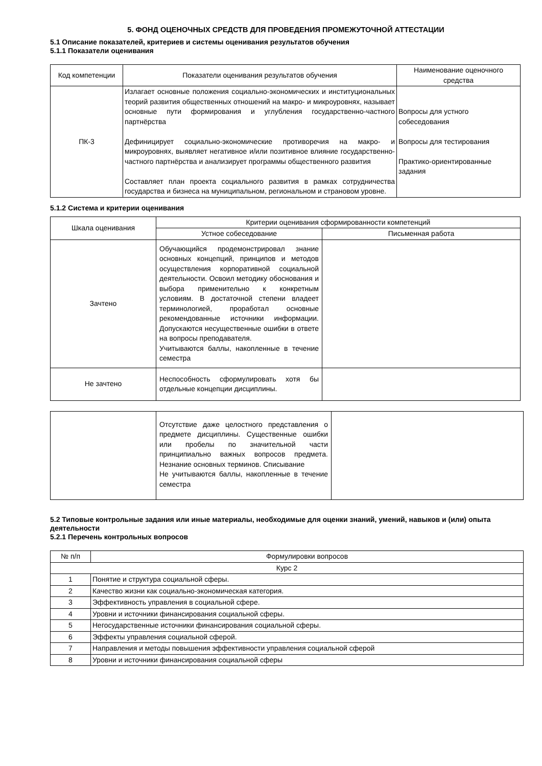5. ФОНД ОЦЕНОЧНЫХ СРЕДСТВ ДЛЯ ПРОВЕДЕНИЯ ПРОМЕЖУТОЧНОЙ АТТЕСТАЦИИ
5.1 Описание показателей, критериев и системы оценивания результатов обучения
5.1.1 Показатели оценивания
| Код компетенции | Показатели оценивания результатов обучения | Наименование оценочного средства |
| --- | --- | --- |
| ПК-3 | Излагает основные положения социально-экономических и институциональных теорий развития общественных отношений на макро- и микроуровнях, называет основные пути формирования и углубления государственно-частного партнёрства Дефиницирует социально-экономические противоречия на макро- и микроуровнях, выявляет негативное и/или позитивное влияние государственно-частного партнёрства и анализирует программы общественного развития Составляет план проекта социального развития в рамках сотрудничества государства и бизнеса на муниципальном, региональном и страновом уровне. | Вопросы для устного собеседования Вопросы для тестирования Практико-ориентированные задания |
5.1.2 Система и критерии оценивания
| Шкала оценивания | Критерии оценивания сформированности компетенций | |
| --- | --- | --- |
| | Устное собеседование | Письменная работа |
| Зачтено | Обучающийся продемонстрировал знание основных концепций, принципов и методов осуществления корпоративной социальной деятельности. Освоил методику обоснования и выбора применительно к конкретным условиям. В достаточной степени владеет терминологией, проработал основные рекомендованные источники информации. Допускаются несущественные ошибки в ответе на вопросы преподавателя. Учитываются баллы, накопленные в течение семестра | |
| Не зачтено | Неспособность сформулировать хотя бы отдельные концепции дисциплины. | |
| | Отсутствие даже целостного представления о предмете дисциплины. Существенные ошибки или пробелы по значительной части принципиально важных вопросов предмета. Незнание основных терминов. Списывание Не учитываются баллы, накопленные в течение семестра | |
5.2 Типовые контрольные задания или иные материалы, необходимые для оценки знаний, умений, навыков и (или) опыта деятельности
5.2.1 Перечень контрольных вопросов
| № п/п | Формулировки вопросов |
| --- | --- |
| Курс 2 | |
| 1 | Понятие и структура социальной сферы. |
| 2 | Качество жизни как социально-экономическая категория. |
| 3 | Эффективность управления в социальной сфере. |
| 4 | Уровни и источники финансирования социальной сферы. |
| 5 | Негосударственные источники финансирования социальной сферы. |
| 6 | Эффекты управления социальной сферой. |
| 7 | Направления и методы повышения эффективности управления социальной сферой |
| 8 | Уровни и источники финансирования социальной сферы |